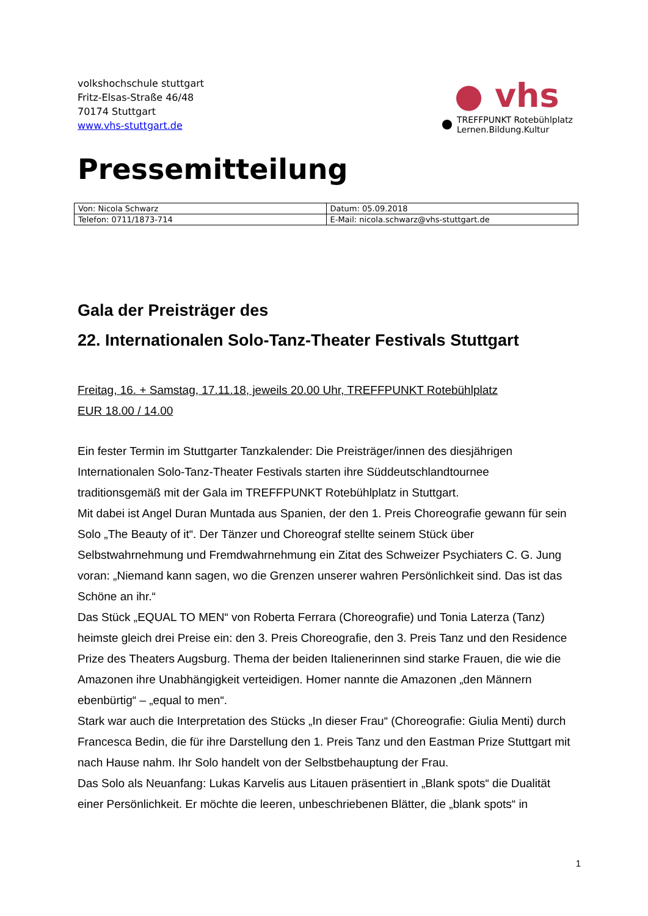volkshochschule stuttgart
Fritz-Elsas-Straße 46/48
70174 Stuttgart
www.vhs-stuttgart.de
● vhs
TREFFPUNKT Rotebühlplatz
Lernen.Bildung.Kultur
Pressemitteilung
| Von: Nicola Schwarz | Datum: 05.09.2018 |
| Telefon: 0711/1873-714 | E-Mail: nicola.schwarz@vhs-stuttgart.de |
Gala der Preisträger des
22. Internationalen Solo-Tanz-Theater Festivals Stuttgart
Freitag, 16. + Samstag, 17.11.18, jeweils 20.00 Uhr, TREFFPUNKT Rotebühlplatz
EUR 18.00 / 14.00
Ein fester Termin im Stuttgarter Tanzkalender: Die Preisträger/innen des diesjährigen Internationalen Solo-Tanz-Theater Festivals starten ihre Süddeutschlandtournee traditionsgemäß mit der Gala im TREFFPUNKT Rotebühlplatz in Stuttgart.
Mit dabei ist Angel Duran Muntada aus Spanien, der den 1. Preis Choreografie gewann für sein Solo „The Beauty of it“. Der Tänzer und Choreograf stellte seinem Stück über Selbstwahrnehmung und Fremdwahrnehmung ein Zitat des Schweizer Psychiaters C. G. Jung voran: „Niemand kann sagen, wo die Grenzen unserer wahren Persönlichkeit sind. Das ist das Schöne an ihr.“
Das Stück „EQUAL TO MEN“ von Roberta Ferrara (Choreografie) und Tonia Laterza (Tanz) heimste gleich drei Preise ein: den 3. Preis Choreografie, den 3. Preis Tanz und den Residence Prize des Theaters Augsburg. Thema der beiden Italienerinnen sind starke Frauen, die wie die Amazonen ihre Unabhängigkeit verteidigen. Homer nannte die Amazonen „den Männern ebenbürtig“ – „equal to men“.
Stark war auch die Interpretation des Stücks „In dieser Frau“ (Choreografie: Giulia Menti) durch Francesca Bedin, die für ihre Darstellung den 1. Preis Tanz und den Eastman Prize Stuttgart mit nach Hause nahm. Ihr Solo handelt von der Selbstbehauptung der Frau.
Das Solo als Neuanfang: Lukas Karvelis aus Litauen präsentiert in „Blank spots“ die Dualität einer Persönlichkeit. Er möchte die leeren, unbeschriebenen Blätter, die „blank spots“ in
1